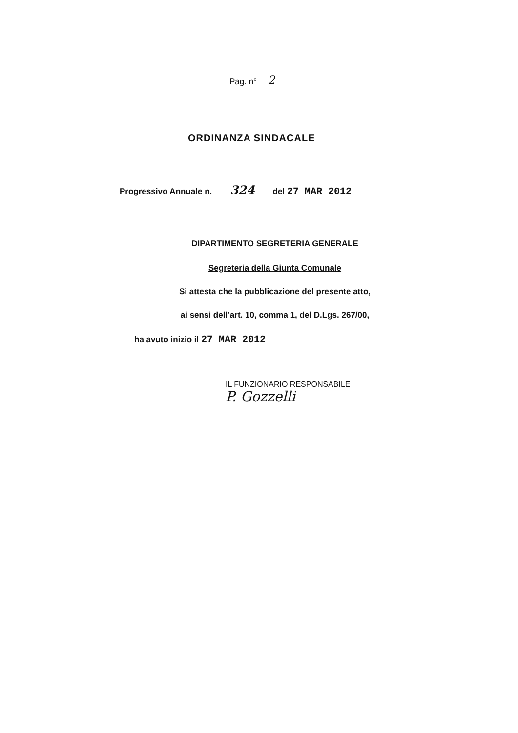Pag. n° 2
ORDINANZA SINDACALE
Progressivo Annuale n. 324 del 27 MAR 2012
DIPARTIMENTO SEGRETERIA GENERALE
Segreteria della Giunta Comunale
Si attesta che la pubblicazione del presente atto,
ai sensi dell’art. 10, comma 1, del D.Lgs. 267/00,
ha avuto inizio il 27 MAR 2012
IL FUNZIONARIO RESPONSABILE
P. Gozzelli